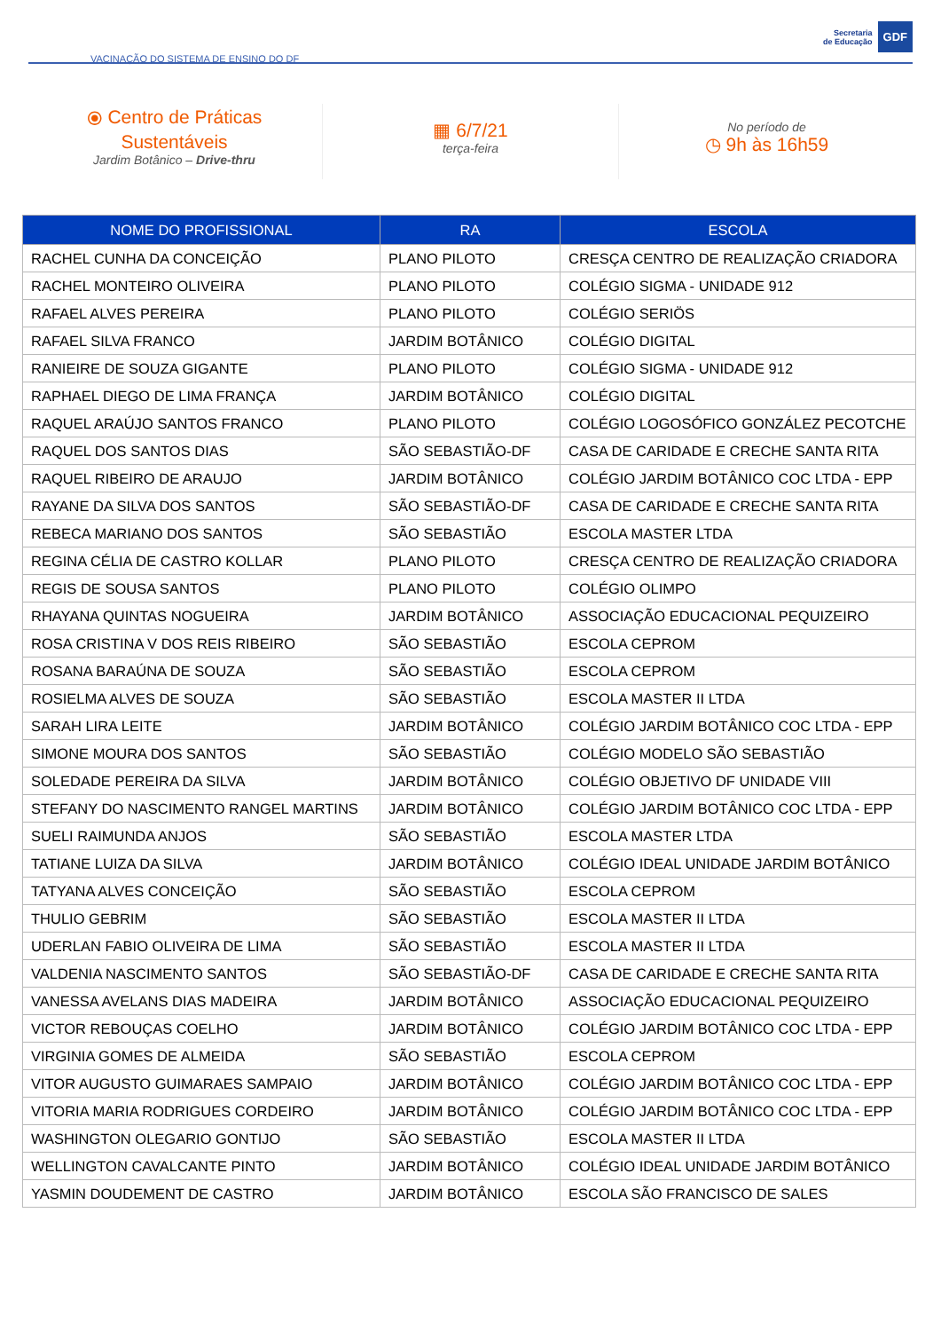VACINAÇÃO DO SISTEMA DE ENSINO DO DF
Secretaria
de Educação
GDF
⦿ Centro de Práticas
Sustentáveis
Jardim Botânico – Drive-thru
▦ 6/7/21
terça-feira
No período de
◷ 9h às 16h59
| NOME DO PROFISSIONAL | RA | ESCOLA |
| --- | --- | --- |
| RACHEL CUNHA DA CONCEIÇÃO | PLANO PILOTO | CRESÇA CENTRO DE REALIZAÇÃO CRIADORA |
| RACHEL MONTEIRO OLIVEIRA | PLANO PILOTO | COLÉGIO SIGMA - UNIDADE 912 |
| RAFAEL ALVES PEREIRA | PLANO PILOTO | COLÉGIO SERIÖS |
| RAFAEL SILVA FRANCO | JARDIM BOTÂNICO | COLÉGIO DIGITAL |
| RANIEIRE DE SOUZA GIGANTE | PLANO PILOTO | COLÉGIO SIGMA - UNIDADE 912 |
| RAPHAEL DIEGO DE LIMA FRANÇA | JARDIM BOTÂNICO | COLÉGIO DIGITAL |
| RAQUEL ARAÚJO SANTOS FRANCO | PLANO PILOTO | COLÉGIO LOGOSÓFICO GONZÁLEZ PECOTCHE |
| RAQUEL DOS SANTOS DIAS | SÃO SEBASTIÃO-DF | CASA DE CARIDADE E CRECHE SANTA RITA |
| RAQUEL RIBEIRO DE ARAUJO | JARDIM BOTÂNICO | COLÉGIO JARDIM BOTÂNICO COC LTDA - EPP |
| RAYANE DA SILVA DOS SANTOS | SÃO SEBASTIÃO-DF | CASA DE CARIDADE E CRECHE SANTA RITA |
| REBECA MARIANO DOS SANTOS | SÃO SEBASTIÃO | ESCOLA MASTER LTDA |
| REGINA CÉLIA DE CASTRO KOLLAR | PLANO PILOTO | CRESÇA CENTRO DE REALIZAÇÃO CRIADORA |
| REGIS DE SOUSA SANTOS | PLANO PILOTO | COLÉGIO OLIMPO |
| RHAYANA QUINTAS NOGUEIRA | JARDIM BOTÂNICO | ASSOCIAÇÃO EDUCACIONAL PEQUIZEIRO |
| ROSA CRISTINA V DOS REIS RIBEIRO | SÃO SEBASTIÃO | ESCOLA CEPROM |
| ROSANA BARAÚNA DE SOUZA | SÃO SEBASTIÃO | ESCOLA CEPROM |
| ROSIELMA ALVES DE SOUZA | SÃO SEBASTIÃO | ESCOLA MASTER II LTDA |
| SARAH LIRA LEITE | JARDIM BOTÂNICO | COLÉGIO JARDIM BOTÂNICO COC LTDA - EPP |
| SIMONE MOURA DOS SANTOS | SÃO SEBASTIÃO | COLÉGIO MODELO SÃO SEBASTIÃO |
| SOLEDADE PEREIRA DA SILVA | JARDIM BOTÂNICO | COLÉGIO OBJETIVO DF UNIDADE VIII |
| STEFANY DO NASCIMENTO RANGEL MARTINS | JARDIM BOTÂNICO | COLÉGIO JARDIM BOTÂNICO COC LTDA - EPP |
| SUELI RAIMUNDA ANJOS | SÃO SEBASTIÃO | ESCOLA MASTER LTDA |
| TATIANE LUIZA DA SILVA | JARDIM BOTÂNICO | COLÉGIO IDEAL UNIDADE JARDIM BOTÂNICO |
| TATYANA ALVES CONCEIÇÃO | SÃO SEBASTIÃO | ESCOLA CEPROM |
| THULIO GEBRIM | SÃO SEBASTIÃO | ESCOLA MASTER II LTDA |
| UDERLAN FABIO OLIVEIRA DE LIMA | SÃO SEBASTIÃO | ESCOLA MASTER II LTDA |
| VALDENIA NASCIMENTO SANTOS | SÃO SEBASTIÃO-DF | CASA DE CARIDADE E CRECHE SANTA RITA |
| VANESSA AVELANS DIAS MADEIRA | JARDIM BOTÂNICO | ASSOCIAÇÃO EDUCACIONAL PEQUIZEIRO |
| VICTOR REBOUÇAS COELHO | JARDIM BOTÂNICO | COLÉGIO JARDIM BOTÂNICO COC LTDA - EPP |
| VIRGINIA GOMES DE ALMEIDA | SÃO SEBASTIÃO | ESCOLA CEPROM |
| VITOR AUGUSTO GUIMARAES SAMPAIO | JARDIM BOTÂNICO | COLÉGIO JARDIM BOTÂNICO COC LTDA - EPP |
| VITORIA MARIA RODRIGUES CORDEIRO | JARDIM BOTÂNICO | COLÉGIO JARDIM BOTÂNICO COC LTDA - EPP |
| WASHINGTON OLEGARIO GONTIJO | SÃO SEBASTIÃO | ESCOLA MASTER II LTDA |
| WELLINGTON CAVALCANTE PINTO | JARDIM BOTÂNICO | COLÉGIO IDEAL UNIDADE JARDIM BOTÂNICO |
| YASMIN DOUDEMENT DE CASTRO | JARDIM BOTÂNICO | ESCOLA SÃO FRANCISCO DE SALES |